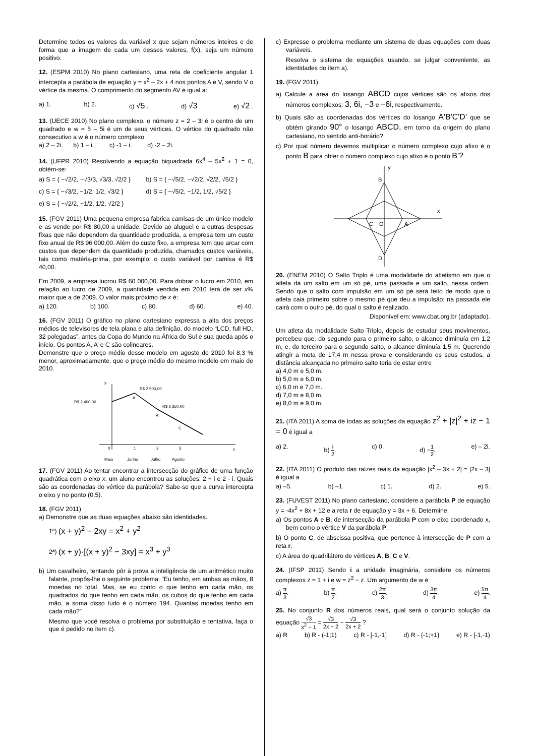Determine todos os valores da variável x que sejam números inteiros e de forma que a imagem de cada um desses valores, f(x), seja um número positivo.
12. (ESPM 2010) No plano cartesiano, uma reta de coeficiente angular 1 intercepta a parábola de equação y = x<sup>2</sup> – 2x + 4 nos pontos A e V, sendo V o vértice da mesma. O comprimento do segmento AV é igual a:
a) 1. b) 2. c) √5 . d) √3 . e) √2 .
13. (UECE 2010) No plano complexo, o número z = 2 – 3i é o centro de um quadrado e w = 5 – 5i é um de seus vértices. O vértice do quadrado não consecutivo a w é o número complexo
a) 2 – 2i. b) 1 – i. c) -1 – i. d) -2 – 2i.
14. (UFPR 2010) Resolvendo a equação biquadrada 6x<sup>4</sup> – 5x<sup>2</sup> + 1 = 0, obtém-se:
a) S = { −√2/2, −√3/3, √3/3, √2/2 }
b) S = { −√5/2, −√2/2, √2/2, √5/2 }
c) S = { −√3/2, −1/2, 1/2, √3/2 }
d) S = { −√5/2, −1/2, 1/2, √5/2 }
e) S = { −√2/2, −1/2, 1/2, √2/2 }
15. (FGV 2011) Uma pequena empresa fabrica camisas de um único modelo e as vende por R$ 80,00 a unidade. Devido ao aluguel e a outras despesas fixas que não dependem da quantidade produzida, a empresa tem um custo fixo anual de R$ 96 000,00. Além do custo fixo, a empresa tem que arcar com custos que dependem da quantidade produzida, chamados custos variáveis, tais como matéria-prima, por exemplo; o custo variável por camisa é R$ 40,00.
Em 2009, a empresa lucrou R$ 60 000,00. Para dobrar o lucro em 2010, em relação ao lucro de 2009, a quantidade vendida em 2010 terá de ser x% maior que a de 2009. O valor mais próximo de x é:
a) 120. b) 100. c) 80. d) 60. e) 40.
16. (FGV 2011) O gráfico no plano cartesiano expressa a alta dos preços médios de televisores de tela plana e alta definição, do modelo “LCD, full HD, 32 polegadas”, antes da Copa do Mundo na África do Sul e sua queda após o início. Os pontos A, A’ e C são colineares.
Demonstre que o preço médio desse modelo em agosto de 2010 foi 8,3 % menor, aproximadamente, que o preço médio do mesmo modelo em maio de 2010.
y
x
R$ 2 400,00
R$ 2 500,00
R$ 2 350,00
A
A'
C
0
1
2
3
Maio
Junho
Julho
Agosto
17. (FGV 2011) Ao tentar encontrar a intersecção do gráfico de uma função quadrática com o eixo x, um aluno encontrou as soluções: 2 + i e 2 - i. Quais são as coordenadas do vértice da parábola? Sabe-se que a curva intercepta o eixo y no ponto (0,5).
18. (FGV 2011)
a) Demonstre que as duas equações abaixo são identidades.
1ª) (x + y)<sup>2</sup> − 2xy = x<sup>2</sup> + y<sup>2</sup>
2ª) (x + y)·[(x + y)<sup>2</sup> − 3xy] = x<sup>3</sup> + y<sup>3</sup>
b) Um cavalheiro, tentando pôr à prova a inteligência de um aritmético muito falante, propôs-lhe o seguinte problema: “Eu tenho, em ambas as mãos, 8 moedas no total. Mas, se eu conto o que tenho em cada mão, os quadrados do que tenho em cada mão, os cubos do que tenho em cada mão, a soma disso tudo é o número 194. Quantas moedas tenho em cada mão?”
Mesmo que você resolva o problema por substituição e tentativa, faça o que é pedido no item c).
c) Expresse o problema mediante um sistema de duas equações com duas variáveis.
Resolva o sistema de equações usando, se julgar conveniente, as identidades do item a).
19. (FGV 2011)
a) Calcule a área do losango ABCD cujos vértices são os afixos dos números complexos: 3, 6i, −3 e −6i, respectivamente.
b) Quais são as coordenadas dos vértices do losango A'B'C'D' que se obtém girando 90° o losango ABCD, em torno da origem do plano cartesiano, no sentido anti-horário?
c) Por qual número devemos multiplicar o número complexo cujo afixo é o ponto B para obter o número complexo cujo afixo é o ponto B'?
y
x
B
C
O
A
D
20. (ENEM 2010) O Salto Triplo é uma modalidade do atletismo em que o atleta dá um salto em um só pé, uma passada e um salto, nessa ordem. Sendo que o salto com impulsão em um só pé será feito de modo que o atleta caia primeiro sobre o mesmo pé que deu a impulsão; na passada ele cairá com o outro pé, do qual o salto é realizado.
Disponível em: www.cbat.org.br (adaptado).
Um atleta da modalidade Salto Triplo, depois de estudar seus movimentos, percebeu que, do segundo para o primeiro salto, o alcance diminuía em 1,2 m, e, do terceiro para o segundo salto, o alcance diminuía 1,5 m. Querendo atingir a meta de 17,4 m nessa prova e considerando os seus estudos, a distância alcançada no primeiro salto teria de estar entre
a) 4,0 m e 5,0 m.
b) 5,0 m e 6,0 m.
c) 6,0 m e 7,0 m.
d) 7,0 m e 8,0 m.
e) 8,0 m e 9,0 m.
21. (ITA 2011) A soma de todas as soluções da equação z<sup>2</sup> + |z|<sup>2</sup> + iz − 1 = 0 é igual a
a) 2. b) i 2. c) 0. d) −1 2. e) – 2i.
22. (ITA 2011) O produto das raízes reais da equação |x<sup>2</sup> – 3x + 2| = |2x – 3| é igual a
a) –5. b) –1. c) 1. d) 2. e) 5.
23. (FUVEST 2011) No plano cartesiano, considere a parábola P de equação y = -4x<sup>2</sup> + 8x + 12 e a reta r de equação y = 3x + 6. Determine:
a) Os pontos A e B, de intersecção da parábola P com o eixo coordenado x, bem como o vértice V da parábola P.
b) O ponto C, de abscissa positiva, que pertence à intersecção de P com a reta r.
c) A área do quadrilátero de vértices A, B, C e V.
24. (IFSP 2011) Sendo i a unidade imaginária, considere os números complexos z = 1 + i e w = z<sup>2</sup> − z. Um argumento de w é
a) π 3. b) π 2. c) 2π 3. d) 3π 4. e) 5π 4.
25. No conjunto R dos números reais, qual será o conjunto solução da equação √3 x<sup>2</sup> − 1 = √3 2x − 2 − √3 2x + 2 ?
a) R b) R - (-1;1) c) R - [-1,-1] d) R - {-1;+1} e) R - [-1,-1)